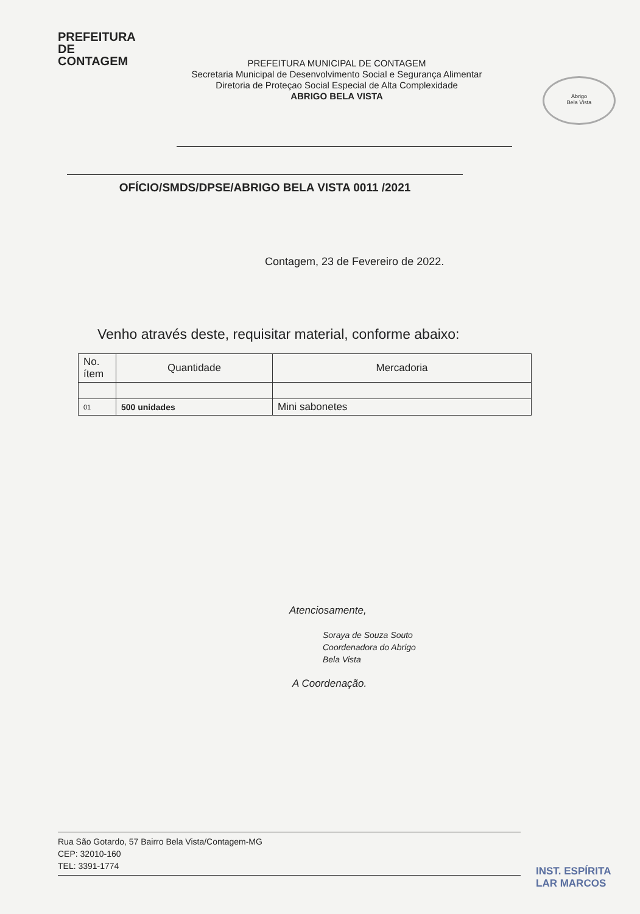PREFEITURA DE
CONTAGEM
PREFEITURA MUNICIPAL DE CONTAGEM
Secretaria Municipal de Desenvolvimento Social e Segurança Alimentar
Diretoria de Proteçao Social Especial de Alta Complexidade
ABRIGO BELA VISTA
Abrigo
Bela Vista
OFÍCIO/SMDS/DPSE/ABRIGO BELA VISTA 0011 /2021
Contagem, 23 de Fevereiro de 2022.
Venho através deste, requisitar material, conforme abaixo:
| No. ítem | Quantidade | Mercadoria |
| --- | --- | --- |
| 01 | 500 unidades | Mini sabonetes |
Atenciosamente,
Soraya de Souza Souto
Coordenadora do Abrigo
Bela Vista
A Coordenação.
Rua São Gotardo, 57 Bairro Bela Vista/Contagem-MG
CEP: 32010-160
TEL: 3391-1774
INST. ESPÍRITA
LAR MARCOS